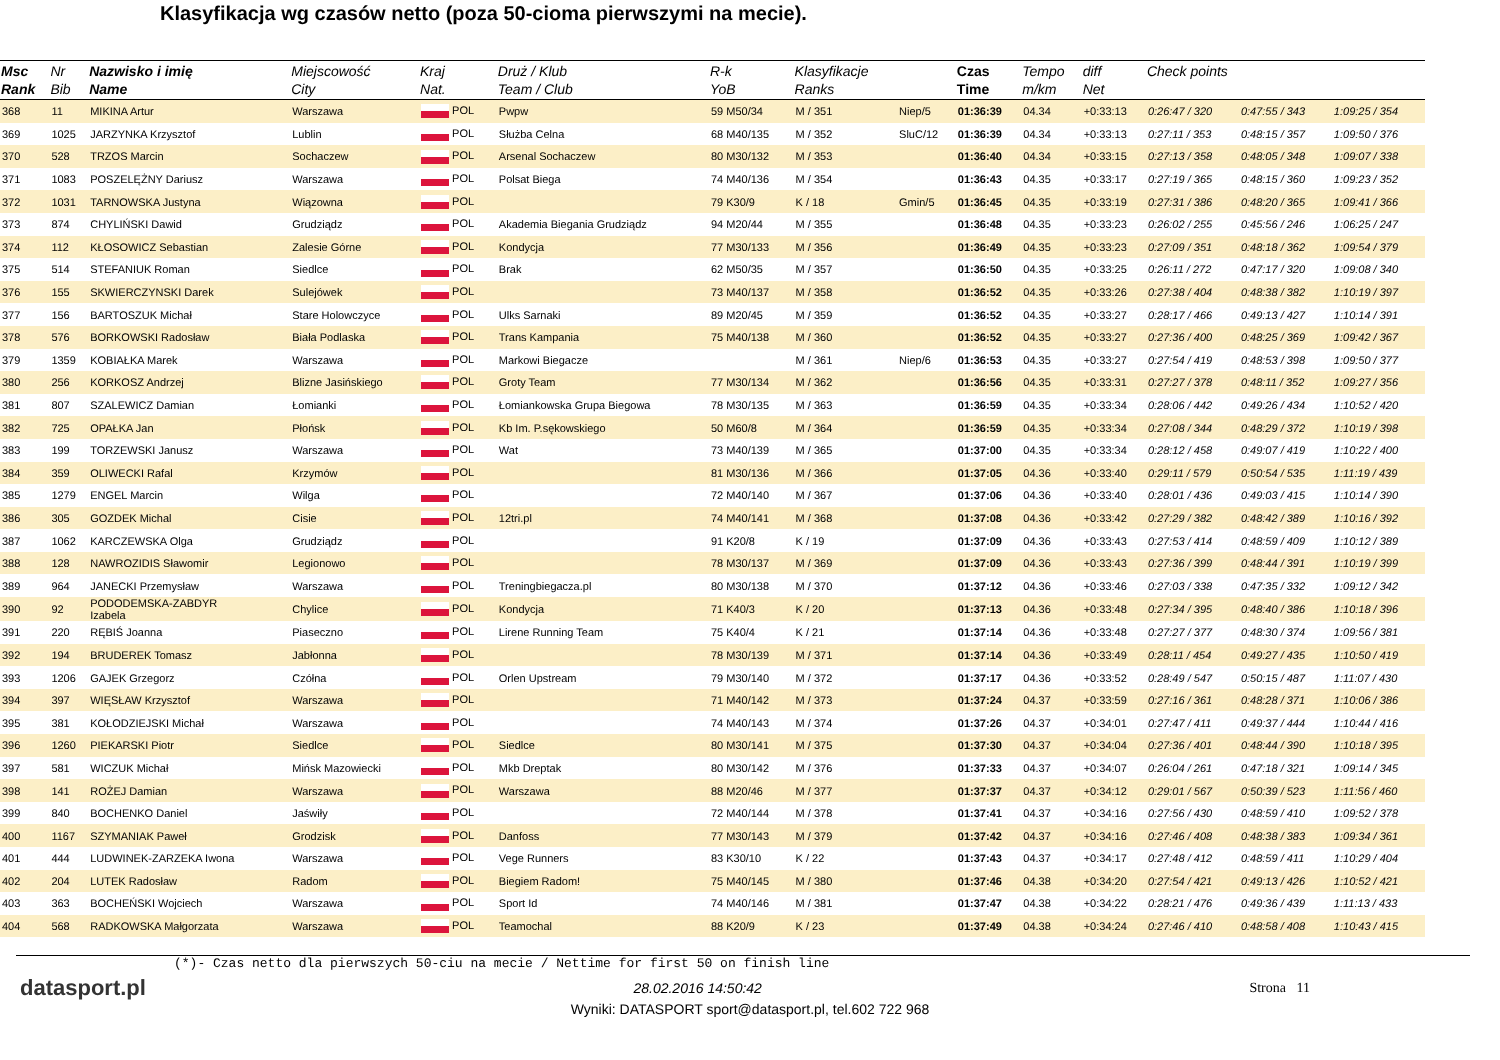Klasyfikacja wg czasów netto (poza 50-cioma pierwszymi na mecie).
| Msc Rank | Nr Bib | Nazwisko i imię Name | Miejscowość City | Kraj Nat. | Druż / Klub Team / Club | R-k YoB | Klasyfikacje Ranks | | Czas Time | Tempo m/km | diff Net | Check points | | |
| --- | --- | --- | --- | --- | --- | --- | --- | --- | --- | --- | --- | --- | --- | --- |
| 368 | 11 | MIKINA Artur | Warszawa | POL | Pwpw | 59 M50/34 | M / 351 | Niep/5 | 01:36:39 | 04.34 | +0:33:13 | 0:26:47 / 320 | 0:47:55 / 343 | 1:09:25 / 354 |
| 369 | 1025 | JARZYNKA Krzysztof | Lublin | POL | Służba Celna | 68 M40/135 | M / 352 | SluC/12 | 01:36:39 | 04.34 | +0:33:13 | 0:27:11 / 353 | 0:48:15 / 357 | 1:09:50 / 376 |
| 370 | 528 | TRZOS Marcin | Sochaczew | POL | Arsenal Sochaczew | 80 M30/132 | M / 353 | | 01:36:40 | 04.34 | +0:33:15 | 0:27:13 / 358 | 0:48:05 / 348 | 1:09:07 / 338 |
| 371 | 1083 | POSZELĘŻNY Dariusz | Warszawa | POL | Polsat Biega | 74 M40/136 | M / 354 | | 01:36:43 | 04.35 | +0:33:17 | 0:27:19 / 365 | 0:48:15 / 360 | 1:09:23 / 352 |
| 372 | 1031 | TARNOWSKA Justyna | Wiązowna | POL | | 79 K30/9 | K / 18 | Gmin/5 | 01:36:45 | 04.35 | +0:33:19 | 0:27:31 / 386 | 0:48:20 / 365 | 1:09:41 / 366 |
| 373 | 874 | CHYLIŃSKI Dawid | Grudziądz | POL | Akademia Biegania Grudziądz | 94 M20/44 | M / 355 | | 01:36:48 | 04.35 | +0:33:23 | 0:26:02 / 255 | 0:45:56 / 246 | 1:06:25 / 247 |
| 374 | 112 | KŁOSOWICZ Sebastian | Zalesie Górne | POL | Kondycja | 77 M30/133 | M / 356 | | 01:36:49 | 04.35 | +0:33:23 | 0:27:09 / 351 | 0:48:18 / 362 | 1:09:54 / 379 |
| 375 | 514 | STEFANIUK Roman | Siedlce | POL | Brak | 62 M50/35 | M / 357 | | 01:36:50 | 04.35 | +0:33:25 | 0:26:11 / 272 | 0:47:17 / 320 | 1:09:08 / 340 |
| 376 | 155 | SKWIERCZYNSKI Darek | Sulejówek | POL | | 73 M40/137 | M / 358 | | 01:36:52 | 04.35 | +0:33:26 | 0:27:38 / 404 | 0:48:38 / 382 | 1:10:19 / 397 |
| 377 | 156 | BARTOSZUK Michał | Stare Holowczyce | POL | Ulks Sarnaki | 89 M20/45 | M / 359 | | 01:36:52 | 04.35 | +0:33:27 | 0:28:17 / 466 | 0:49:13 / 427 | 1:10:14 / 391 |
| 378 | 576 | BORKOWSKI Radosław | Biała Podlaska | POL | Trans Kampania | 75 M40/138 | M / 360 | | 01:36:52 | 04.35 | +0:33:27 | 0:27:36 / 400 | 0:48:25 / 369 | 1:09:42 / 367 |
| 379 | 1359 | KOBIAŁKA Marek | Warszawa | POL | Markowi Biegacze | | M / 361 | Niep/6 | 01:36:53 | 04.35 | +0:33:27 | 0:27:54 / 419 | 0:48:53 / 398 | 1:09:50 / 377 |
| 380 | 256 | KORKOSZ Andrzej | Blizne Jasińskiego | POL | Groty Team | 77 M30/134 | M / 362 | | 01:36:56 | 04.35 | +0:33:31 | 0:27:27 / 378 | 0:48:11 / 352 | 1:09:27 / 356 |
| 381 | 807 | SZALEWICZ Damian | Łomianki | POL | Łomiankowska Grupa Biegowa | 78 M30/135 | M / 363 | | 01:36:59 | 04.35 | +0:33:34 | 0:28:06 / 442 | 0:49:26 / 434 | 1:10:52 / 420 |
| 382 | 725 | OPAŁKA Jan | Płońsk | POL | Kb Im. P.sękowskiego | 50 M60/8 | M / 364 | | 01:36:59 | 04.35 | +0:33:34 | 0:27:08 / 344 | 0:48:29 / 372 | 1:10:19 / 398 |
| 383 | 199 | TORZEWSKI Janusz | Warszawa | POL | Wat | 73 M40/139 | M / 365 | | 01:37:00 | 04.35 | +0:33:34 | 0:28:12 / 458 | 0:49:07 / 419 | 1:10:22 / 400 |
| 384 | 359 | OLIWECKI Rafal | Krzymów | POL | | 81 M30/136 | M / 366 | | 01:37:05 | 04.36 | +0:33:40 | 0:29:11 / 579 | 0:50:54 / 535 | 1:11:19 / 439 |
| 385 | 1279 | ENGEL Marcin | Wilga | POL | | 72 M40/140 | M / 367 | | 01:37:06 | 04.36 | +0:33:40 | 0:28:01 / 436 | 0:49:03 / 415 | 1:10:14 / 390 |
| 386 | 305 | GOZDEK Michal | Cisie | POL | 12tri.pl | 74 M40/141 | M / 368 | | 01:37:08 | 04.36 | +0:33:42 | 0:27:29 / 382 | 0:48:42 / 389 | 1:10:16 / 392 |
| 387 | 1062 | KARCZEWSKA Olga | Grudziądz | POL | | 91 K20/8 | K / 19 | | 01:37:09 | 04.36 | +0:33:43 | 0:27:53 / 414 | 0:48:59 / 409 | 1:10:12 / 389 |
| 388 | 128 | NAWROZIDIS Sławomir | Legionowo | POL | | 78 M30/137 | M / 369 | | 01:37:09 | 04.36 | +0:33:43 | 0:27:36 / 399 | 0:48:44 / 391 | 1:10:19 / 399 |
| 389 | 964 | JANECKI Przemysław | Warszawa | POL | Treningbiegacza.pl | 80 M30/138 | M / 370 | | 01:37:12 | 04.36 | +0:33:46 | 0:27:03 / 338 | 0:47:35 / 332 | 1:09:12 / 342 |
| 390 | 92 | PODODEMSKA-ZABDYR Izabela | Chylice | POL | Kondycja | 71 K40/3 | K / 20 | | 01:37:13 | 04.36 | +0:33:48 | 0:27:34 / 395 | 0:48:40 / 386 | 1:10:18 / 396 |
| 391 | 220 | RĘBIŚ Joanna | Piaseczno | POL | Lirene Running Team | 75 K40/4 | K / 21 | | 01:37:14 | 04.36 | +0:33:48 | 0:27:27 / 377 | 0:48:30 / 374 | 1:09:56 / 381 |
| 392 | 194 | BRUDEREK Tomasz | Jabłonna | POL | | 78 M30/139 | M / 371 | | 01:37:14 | 04.36 | +0:33:49 | 0:28:11 / 454 | 0:49:27 / 435 | 1:10:50 / 419 |
| 393 | 1206 | GAJEK Grzegorz | Czółna | POL | Orlen Upstream | 79 M30/140 | M / 372 | | 01:37:17 | 04.36 | +0:33:52 | 0:28:49 / 547 | 0:50:15 / 487 | 1:11:07 / 430 |
| 394 | 397 | WIĘSŁAW Krzysztof | Warszawa | POL | | 71 M40/142 | M / 373 | | 01:37:24 | 04.37 | +0:33:59 | 0:27:16 / 361 | 0:48:28 / 371 | 1:10:06 / 386 |
| 395 | 381 | KOŁODZIEJSKI Michał | Warszawa | POL | | 74 M40/143 | M / 374 | | 01:37:26 | 04.37 | +0:34:01 | 0:27:47 / 411 | 0:49:37 / 444 | 1:10:44 / 416 |
| 396 | 1260 | PIEKARSKI Piotr | Siedlce | POL | Siedlce | 80 M30/141 | M / 375 | | 01:37:30 | 04.37 | +0:34:04 | 0:27:36 / 401 | 0:48:44 / 390 | 1:10:18 / 395 |
| 397 | 581 | WICZUK Michał | Mińsk Mazowiecki | POL | Mkb Dreptak | 80 M30/142 | M / 376 | | 01:37:33 | 04.37 | +0:34:07 | 0:26:04 / 261 | 0:47:18 / 321 | 1:09:14 / 345 |
| 398 | 141 | ROŻEJ Damian | Warszawa | POL | Warszawa | 88 M20/46 | M / 377 | | 01:37:37 | 04.37 | +0:34:12 | 0:29:01 / 567 | 0:50:39 / 523 | 1:11:56 / 460 |
| 399 | 840 | BOCHENKO Daniel | Jaświły | POL | | 72 M40/144 | M / 378 | | 01:37:41 | 04.37 | +0:34:16 | 0:27:56 / 430 | 0:48:59 / 410 | 1:09:52 / 378 |
| 400 | 1167 | SZYMANIAK Paweł | Grodzisk | POL | Danfoss | 77 M30/143 | M / 379 | | 01:37:42 | 04.37 | +0:34:16 | 0:27:46 / 408 | 0:48:38 / 383 | 1:09:34 / 361 |
| 401 | 444 | LUDWINEK-ZARZEKA Iwona | Warszawa | POL | Vege Runners | 83 K30/10 | K / 22 | | 01:37:43 | 04.37 | +0:34:17 | 0:27:48 / 412 | 0:48:59 / 411 | 1:10:29 / 404 |
| 402 | 204 | LUTEK Radosław | Radom | POL | Biegiem Radom! | 75 M40/145 | M / 380 | | 01:37:46 | 04.38 | +0:34:20 | 0:27:54 / 421 | 0:49:13 / 426 | 1:10:52 / 421 |
| 403 | 363 | BOCHEŃSKI Wojciech | Warszawa | POL | Sport Id | 74 M40/146 | M / 381 | | 01:37:47 | 04.38 | +0:34:22 | 0:28:21 / 476 | 0:49:36 / 439 | 1:11:13 / 433 |
| 404 | 568 | RADKOWSKA Małgorzata | Warszawa | POL | Teamochal | 88 K20/9 | K / 23 | | 01:37:49 | 04.38 | +0:34:24 | 0:27:46 / 410 | 0:48:58 / 408 | 1:10:43 / 415 |
(*)- Czas netto dla pierwszych 50-ciu na mecie / Nettime for first 50 on finish line
datasport.pl 28.02.2016 14:50:42 Strona 11
Wyniki: DATASPORT sport@datasport.pl, tel.602 722 968